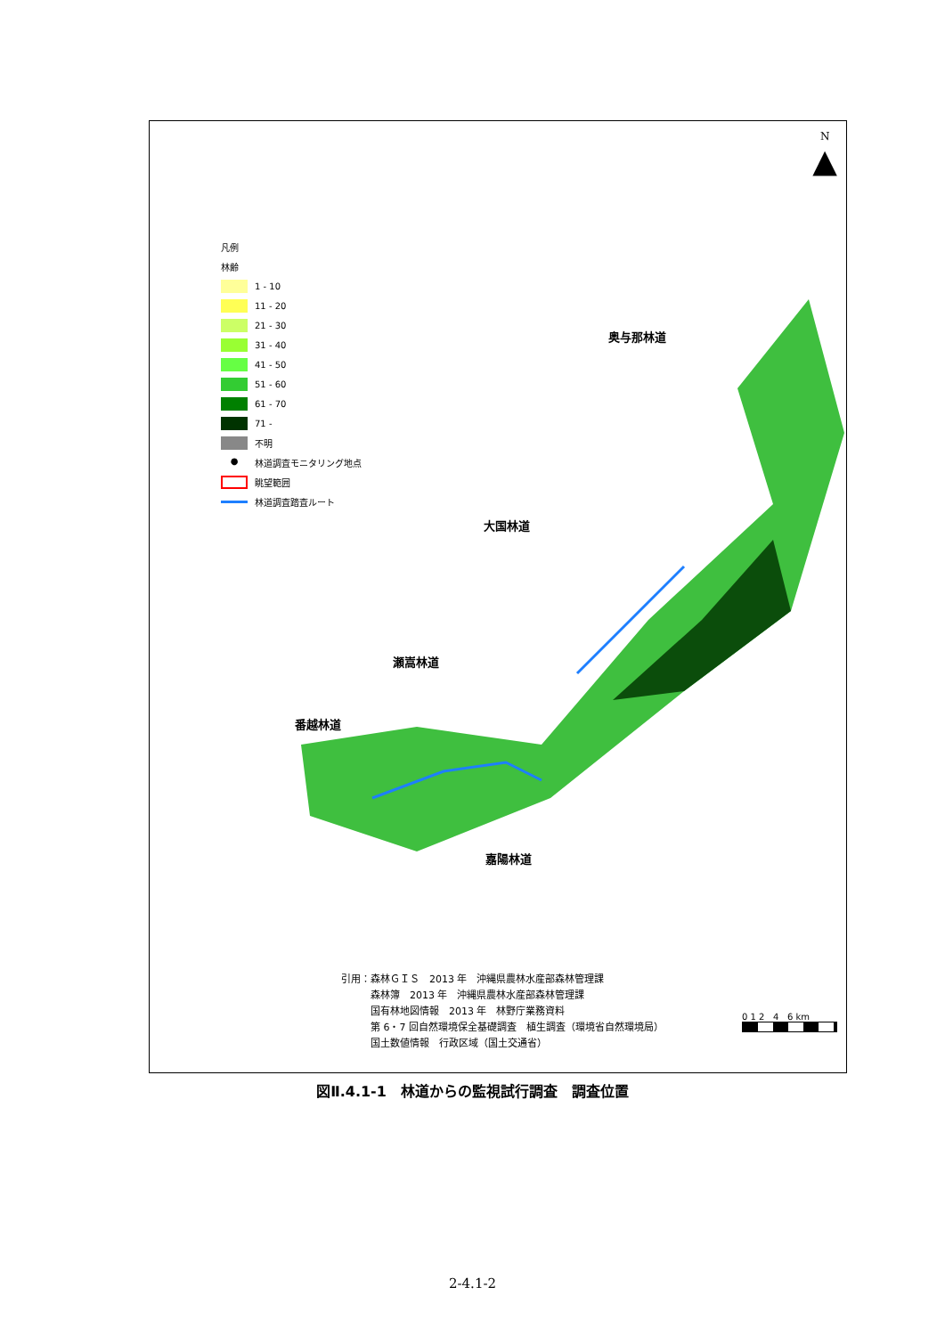N
▲
凡例
林齢
1 - 10
11 - 20
21 - 30
31 - 40
41 - 50
51 - 60
61 - 70
71 -
不明
● 林道調査モニタリング地点
眺望範囲
林道調査踏査ルート
奥与那林道
大国林道
瀬嵩林道
番越林道
嘉陽林道
引用：森林ＧＩＳ　2013 年　沖縄県農林水産部森林管理課
　　　森林簿　2013 年　沖縄県農林水産部森林管理課
　　　国有林地図情報　2013 年　林野庁業務資料
　　　第 6・7 回自然環境保全基礎調査　植生調査（環境省自然環境局）
　　　国土数値情報　行政区域（国土交通省）
0 1 2 4 6 km
図Ⅱ.4.1-1　林道からの監視試行調査　調査位置
2-4.1-2